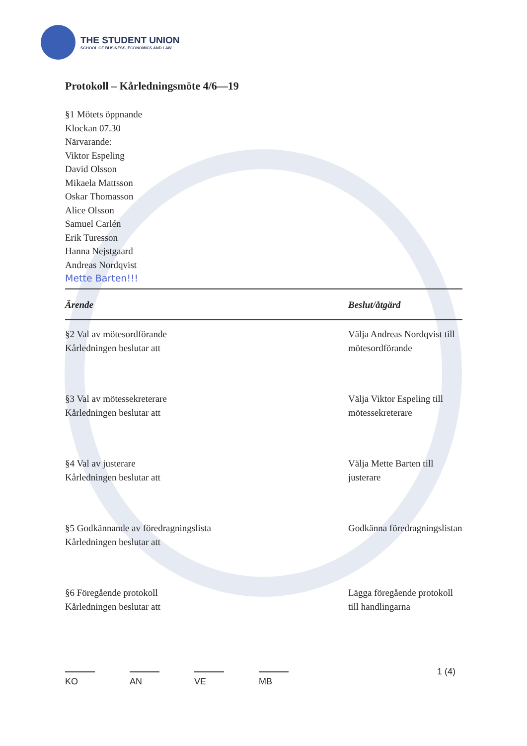THE STUDENT UNION
SCHOOL OF BUSINESS, ECONOMICS AND LAW
Protokoll – Kårledningsmöte 4/6—19
§1 Mötets öppnande
Klockan 07.30
Närvarande:
Viktor Espeling
David Olsson
Mikaela Mattsson
Oskar Thomasson
Alice Olsson
Samuel Carlén
Erik Turesson
Hanna Nejstgaard
Andreas Nordqvist
Mette Barten!!!
| Ärende | Beslut/åtgärd |
| --- | --- |
| §2 Val av mötesordförande Kårledningen beslutar att | Välja Andreas Nordqvist till mötesordförande |
| §3 Val av mötessekreterare Kårledningen beslutar att | Välja Viktor Espeling till mötessekreterare |
| §4 Val av justerare Kårledningen beslutar att | Välja Mette Barten till justerare |
| §5 Godkännande av föredragningslista Kårledningen beslutar att | Godkänna föredragningslistan |
| §6 Föregående protokoll Kårledningen beslutar att | Lägga föregående protokoll till handlingarna |
KO AN VE MB 1 (4)